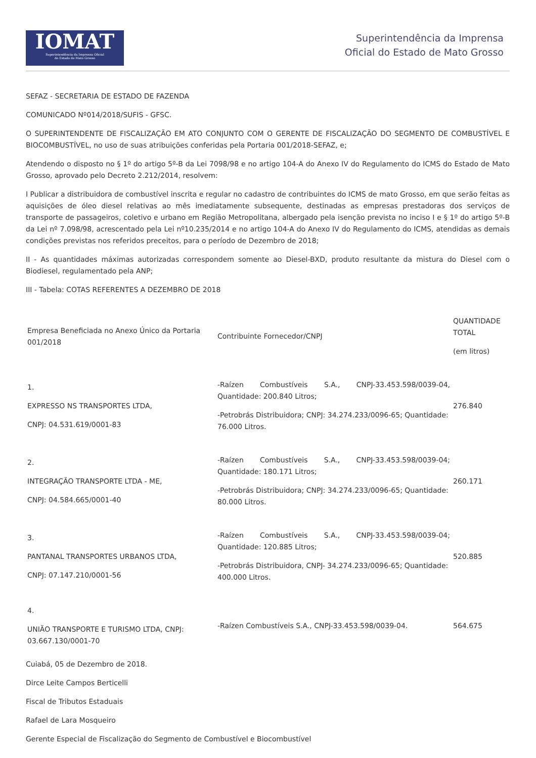IOMAT
Superintendência da Imprensa Oficial
do Estado de Mato Grosso
Superintendência da Imprensa
Oficial do Estado de Mato Grosso
SEFAZ - SECRETARIA DE ESTADO DE FAZENDA
COMUNICADO Nº014/2018/SUFIS - GFSC.
O SUPERINTENDENTE DE FISCALIZAÇÃO EM ATO CONJUNTO COM O GERENTE DE FISCALIZAÇÃO DO SEGMENTO DE COMBUSTÍVEL E BIOCOMBUSTÍVEL, no uso de suas atribuições conferidas pela Portaria 001/2018-SEFAZ, e;
Atendendo o disposto no § 1º do artigo 5º-B da Lei 7098/98 e no artigo 104-A do Anexo IV do Regulamento do ICMS do Estado de Mato Grosso, aprovado pelo Decreto 2.212/2014, resolvem:
I Publicar a distribuidora de combustível inscrita e regular no cadastro de contribuintes do ICMS de mato Grosso, em que serão feitas as aquisições de óleo diesel relativas ao mês imediatamente subsequente, destinadas as empresas prestadoras dos serviços de transporte de passageiros, coletivo e urbano em Região Metropolitana, albergado pela isenção prevista no inciso I e § 1º do artigo 5º-B da Lei nº 7.098/98, acrescentado pela Lei nº10.235/2014 e no artigo 104-A do Anexo IV do Regulamento do ICMS, atendidas as demais condições previstas nos referidos preceitos, para o período de Dezembro de 2018;
II - As quantidades máximas autorizadas correspondem somente ao Diesel-BXD, produto resultante da mistura do Diesel com o Biodiesel, regulamentado pela ANP;
III - Tabela: COTAS REFERENTES A DEZEMBRO DE 2018
| Empresa Beneficiada no Anexo Único da Portaria 001/2018 | Contribuinte Fornecedor/CNPJ | QUANTIDADE TOTAL (em litros) |
| 1. EXPRESSO NS TRANSPORTES LTDA, CNPJ: 04.531.619/0001-83 | -Raízen Combustíveis S.A., CNPJ-33.453.598/0039-04, Quantidade: 200.840 Litros; -Petrobrás Distribuidora; CNPJ: 34.274.233/0096-65; Quantidade: 76.000 Litros. | 276.840 |
| 2. INTEGRAÇÃO TRANSPORTE LTDA - ME, CNPJ: 04.584.665/0001-40 | -Raízen Combustíveis S.A., CNPJ-33.453.598/0039-04; Quantidade: 180.171 Litros; -Petrobrás Distribuidora; CNPJ: 34.274.233/0096-65; Quantidade: 80.000 Litros. | 260.171 |
| 3. PANTANAL TRANSPORTES URBANOS LTDA, CNPJ: 07.147.210/0001-56 | -Raízen Combustíveis S.A., CNPJ-33.453.598/0039-04; Quantidade: 120.885 Litros; -Petrobrás Distribuidora, CNPJ- 34.274.233/0096-65; Quantidade: 400.000 Litros. | 520.885 |
| 4. UNIÃO TRANSPORTE E TURISMO LTDA, CNPJ: 03.667.130/0001-70 | -Raízen Combustíveis S.A., CNPJ-33.453.598/0039-04. | 564.675 |
Cuiabá, 05 de Dezembro de 2018.
Dirce Leite Campos Berticelli
Fiscal de Tributos Estaduais
Rafael de Lara Mosqueiro
Gerente Especial de Fiscalização do Segmento de Combustível e Biocombustível